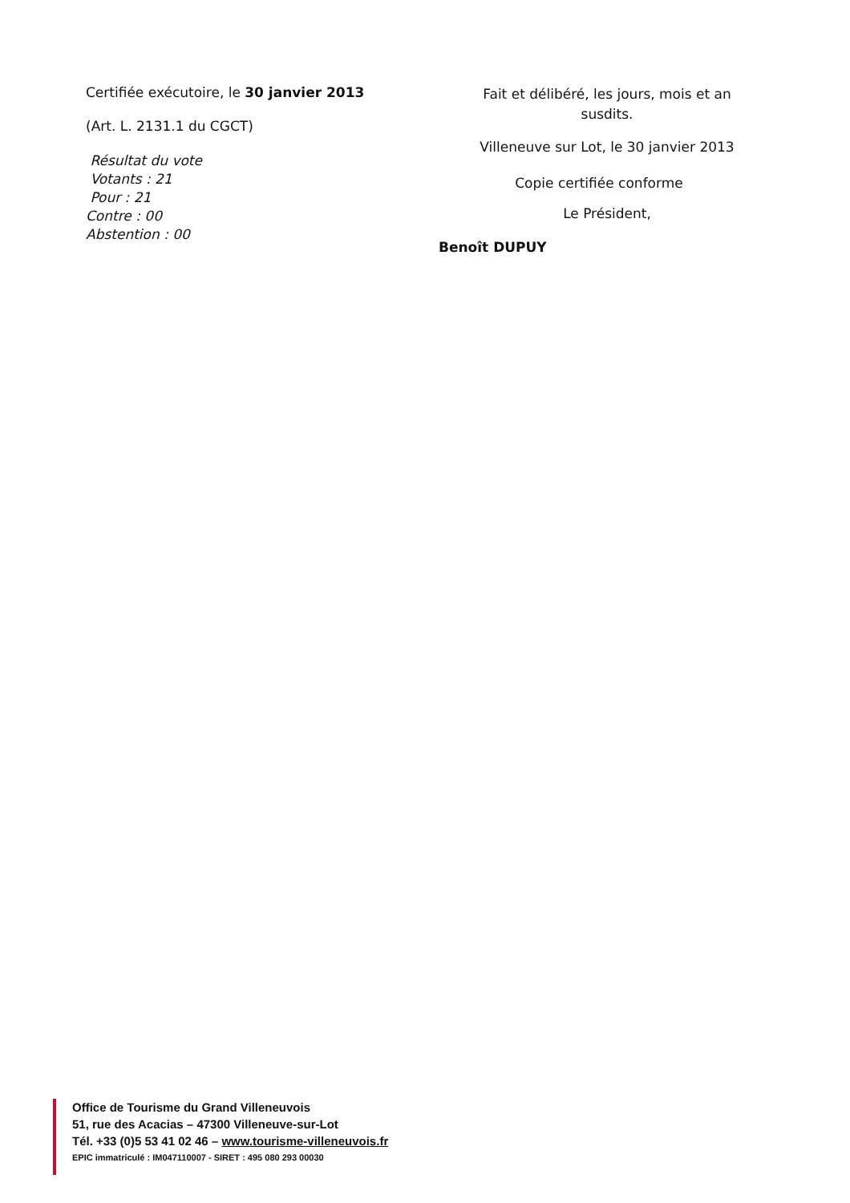Certifiée exécutoire, le 30 janvier 2013
(Art. L. 2131.1 du CGCT)
Résultat du vote
Votants : 21
Pour : 21
Contre : 00
Abstention : 00
Fait et délibéré, les jours, mois et an susdits.
Villeneuve sur Lot, le 30 janvier 2013
Copie certifiée conforme
Le Président,
Benoît DUPUY
Office de Tourisme du Grand Villeneuvois
51, rue des Acacias – 47300 Villeneuve-sur-Lot
Tél. +33 (0)5 53 41 02 46 – www.tourisme-villeneuvois.fr
EPIC immatriculé : IM047110007 - SIRET : 495 080 293 00030